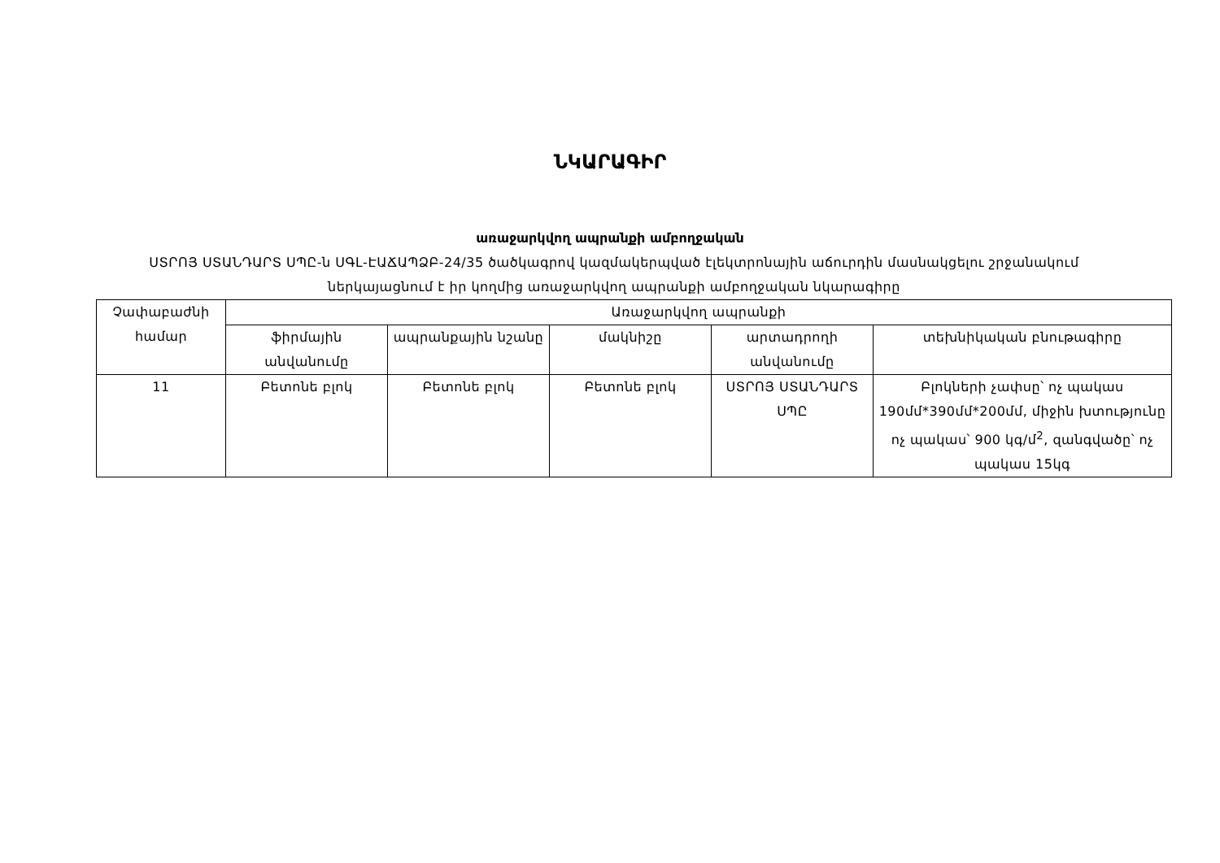ՆԿԱՐԱԳԻՐ
առաջարկվող ապրանքի ամբողջական
ՍՏՐՈՅ ՍՏԱՆԴԱՐՏ ՍՊԸ-ն ՍԳԼ-ԷԱՃԱՊՁԲ-24/35 ծածկագրով կազմակերպված էլեկտրոնային աճուրդին մասնակցելու շրջանակում ներկայացնում է իր կողմից առաջարկվող ապրանքի ամբողջական նկարագիրը
| Չափաբաժնի համար | Առաջարկվող ապրանքի | | | | |
| --- | --- | --- | --- | --- | --- |
| | ֆիրմային անվանումը | ապրանքային նշանը | մակնիշը | արտադրողի անվանումը | տեխնիկական բնութագիրը |
| 11 | Բետոնե բլոկ | Բետոնե բլոկ | Բետոնե բլոկ | ՍՏՐՈՅ ՍՏԱՆԴԱՐՏ ՍՊԸ | Բլոկների չափսը՝ ոչ պակաս 190մմ*390մմ*200մմ, միջին խտությունը ոչ պակաս՝ 900 կգ/մ<sup>2</sup>, զանգվածը՝ ոչ պակաս 15կգ |